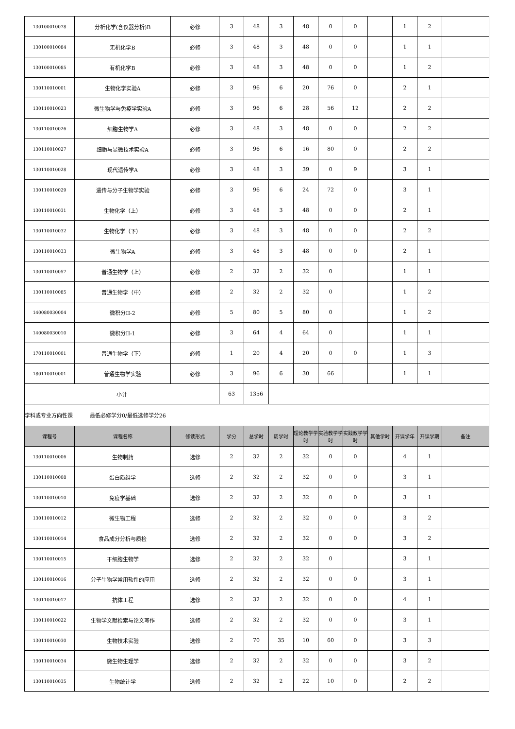| 130100010078 | 分析化学(含仪器分析)B | 必修 | 3 | 48 | 3 | 48 | 0 | 0 | | 1 | 2 | |
| 130100010084 | 无机化学B | 必修 | 3 | 48 | 3 | 48 | 0 | 0 | | 1 | 1 | |
| 130100010085 | 有机化学B | 必修 | 3 | 48 | 3 | 48 | 0 | 0 | | 1 | 2 | |
| 130110010001 | 生物化学实验A | 必修 | 3 | 96 | 6 | 20 | 76 | 0 | | 2 | 1 | |
| 130110010023 | 微生物学与免疫学实验A | 必修 | 3 | 96 | 6 | 28 | 56 | 12 | | 2 | 2 | |
| 130110010026 | 细胞生物学A | 必修 | 3 | 48 | 3 | 48 | 0 | 0 | | 2 | 2 | |
| 130110010027 | 细胞与显微技术实验A | 必修 | 3 | 96 | 6 | 16 | 80 | 0 | | 2 | 2 | |
| 130110010028 | 现代遗传学A | 必修 | 3 | 48 | 3 | 39 | 0 | 9 | | 3 | 1 | |
| 130110010029 | 遗传与分子生物学实验 | 必修 | 3 | 96 | 6 | 24 | 72 | 0 | | 3 | 1 | |
| 130110010031 | 生物化学（上） | 必修 | 3 | 48 | 3 | 48 | 0 | 0 | | 2 | 1 | |
| 130110010032 | 生物化学（下） | 必修 | 3 | 48 | 3 | 48 | 0 | 0 | | 2 | 2 | |
| 130110010033 | 微生物学A | 必修 | 3 | 48 | 3 | 48 | 0 | 0 | | 2 | 1 | |
| 130110010057 | 普通生物学（上） | 必修 | 2 | 32 | 2 | 32 | 0 | | | 1 | 1 | |
| 130110010085 | 普通生物学（中） | 必修 | 2 | 32 | 2 | 32 | 0 | | | 1 | 2 | |
| 140080030004 | 微积分II-2 | 必修 | 5 | 80 | 5 | 80 | 0 | | | 1 | 2 | |
| 140080030010 | 微积分II-1 | 必修 | 3 | 64 | 4 | 64 | 0 | | | 1 | 1 | |
| 170110010001 | 普通生物学（下） | 必修 | 1 | 20 | 4 | 20 | 0 | 0 | | 1 | 3 | |
| 180110010001 | 普通生物学实验 | 必修 | 3 | 96 | 6 | 30 | 66 | | | 1 | 1 | |
| 小计 | | | 63 | 1356 | | | | | | | | |
| 学科或专业方向性课 最低必修学分0/最低选修学分26 | | | | | | | | | | | | |
| 课程号 | 课程名称 | 修读形式 | 学分 | 总学时 | 周学时 | 理论教学学时 | 实验教学学时 | 实践教学学时 | 其他学时 | 开课学年 | 开课学期 | 备注 |
| 130110010006 | 生物制药 | 选修 | 2 | 32 | 2 | 32 | 0 | 0 | | 4 | 1 | |
| 130110010008 | 蛋白质组学 | 选修 | 2 | 32 | 2 | 32 | 0 | 0 | | 3 | 1 | |
| 130110010010 | 免疫学基础 | 选修 | 2 | 32 | 2 | 32 | 0 | 0 | | 3 | 1 | |
| 130110010012 | 微生物工程 | 选修 | 2 | 32 | 2 | 32 | 0 | 0 | | 3 | 2 | |
| 130110010014 | 食品成分分析与质检 | 选修 | 2 | 32 | 2 | 32 | 0 | 0 | | 3 | 2 | |
| 130110010015 | 干细胞生物学 | 选修 | 2 | 32 | 2 | 32 | 0 | | | 3 | 1 | |
| 130110010016 | 分子生物学常用软件的应用 | 选修 | 2 | 32 | 2 | 32 | 0 | 0 | | 3 | 1 | |
| 130110010017 | 抗体工程 | 选修 | 2 | 32 | 2 | 32 | 0 | 0 | | 4 | 1 | |
| 130110010022 | 生物学文献检索与论文写作 | 选修 | 2 | 32 | 2 | 32 | 0 | 0 | | 3 | 1 | |
| 130110010030 | 生物技术实验 | 选修 | 2 | 70 | 35 | 10 | 60 | 0 | | 3 | 3 | |
| 130110010034 | 微生物生理学 | 选修 | 2 | 32 | 2 | 32 | 0 | 0 | | 3 | 2 | |
| 130110010035 | 生物统计学 | 选修 | 2 | 32 | 2 | 22 | 10 | 0 | | 2 | 2 | |